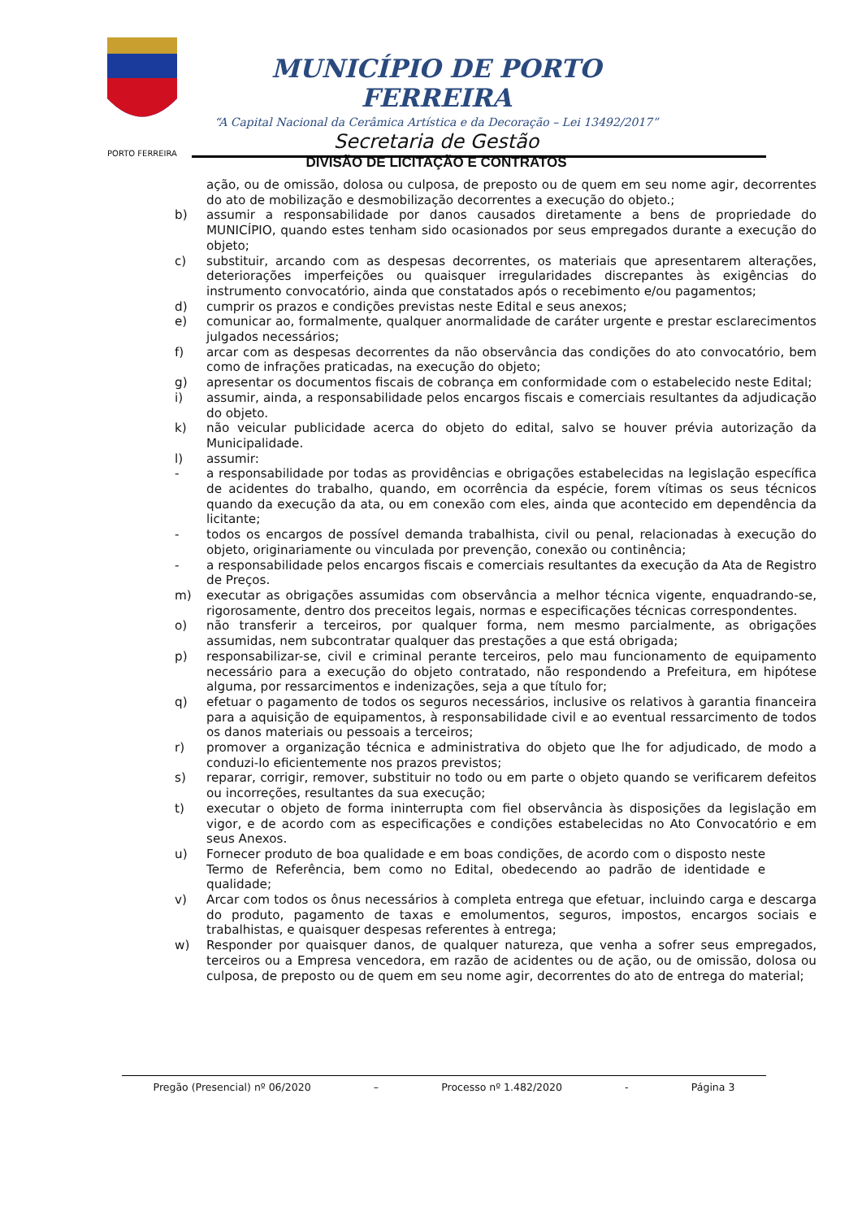PORTO FERREIRA
MUNICÍPIO DE PORTO FERREIRA
“A Capital Nacional da Cerâmica Artística e da Decoração – Lei 13492/2017”
Secretaria de Gestão
DIVISÃO DE LICITAÇÃO E CONTRATOS
ação, ou de omissão, dolosa ou culposa, de preposto ou de quem em seu nome agir, decorrentes do ato de mobilização e desmobilização decorrentes a execução do objeto.;
b) assumir a responsabilidade por danos causados diretamente a bens de propriedade do MUNICÍPIO, quando estes tenham sido ocasionados por seus empregados durante a execução do objeto;
c) substituir, arcando com as despesas decorrentes, os materiais que apresentarem alterações, deteriorações imperfeições ou quaisquer irregularidades discrepantes às exigências do instrumento convocatório, ainda que constatados após o recebimento e/ou pagamentos;
d) cumprir os prazos e condições previstas neste Edital e seus anexos;
e) comunicar ao, formalmente, qualquer anormalidade de caráter urgente e prestar esclarecimentos julgados necessários;
f) arcar com as despesas decorrentes da não observância das condições do ato convocatório, bem como de infrações praticadas, na execução do objeto;
g) apresentar os documentos fiscais de cobrança em conformidade com o estabelecido neste Edital;
i) assumir, ainda, a responsabilidade pelos encargos fiscais e comerciais resultantes da adjudicação do objeto.
k) não veicular publicidade acerca do objeto do edital, salvo se houver prévia autorização da Municipalidade.
l) assumir:
- a responsabilidade por todas as providências e obrigações estabelecidas na legislação específica de acidentes do trabalho, quando, em ocorrência da espécie, forem vítimas os seus técnicos quando da execução da ata, ou em conexão com eles, ainda que acontecido em dependência da licitante;
- todos os encargos de possível demanda trabalhista, civil ou penal, relacionadas à execução do objeto, originariamente ou vinculada por prevenção, conexão ou continência;
- a responsabilidade pelos encargos fiscais e comerciais resultantes da execução da Ata de Registro de Preços.
m) executar as obrigações assumidas com observância a melhor técnica vigente, enquadrando-se, rigorosamente, dentro dos preceitos legais, normas e especificações técnicas correspondentes.
o) não transferir a terceiros, por qualquer forma, nem mesmo parcialmente, as obrigações assumidas, nem subcontratar qualquer das prestações a que está obrigada;
p) responsabilizar-se, civil e criminal perante terceiros, pelo mau funcionamento de equipamento necessário para a execução do objeto contratado, não respondendo a Prefeitura, em hipótese alguma, por ressarcimentos e indenizações, seja a que título for;
q) efetuar o pagamento de todos os seguros necessários, inclusive os relativos à garantia financeira para a aquisição de equipamentos, à responsabilidade civil e ao eventual ressarcimento de todos os danos materiais ou pessoais a terceiros;
r) promover a organização técnica e administrativa do objeto que lhe for adjudicado, de modo a conduzi-lo eficientemente nos prazos previstos;
s) reparar, corrigir, remover, substituir no todo ou em parte o objeto quando se verificarem defeitos ou incorreções, resultantes da sua execução;
t) executar o objeto de forma ininterrupta com fiel observância às disposições da legislação em vigor, e de acordo com as especificações e condições estabelecidas no Ato Convocatório e em seus Anexos.
u) Fornecer produto de boa qualidade e em boas condições, de acordo com o disposto neste Termo de Referência, bem como no Edital, obedecendo ao padrão de identidade e qualidade;
v) Arcar com todos os ônus necessários à completa entrega que efetuar, incluindo carga e descarga do produto, pagamento de taxas e emolumentos, seguros, impostos, encargos sociais e trabalhistas, e quaisquer despesas referentes à entrega;
w) Responder por quaisquer danos, de qualquer natureza, que venha a sofrer seus empregados, terceiros ou a Empresa vencedora, em razão de acidentes ou de ação, ou de omissão, dolosa ou culposa, de preposto ou de quem em seu nome agir, decorrentes do ato de entrega do material;
Pregão (Presencial) nº 06/2020 – Processo nº 1.482/2020 - Página 3